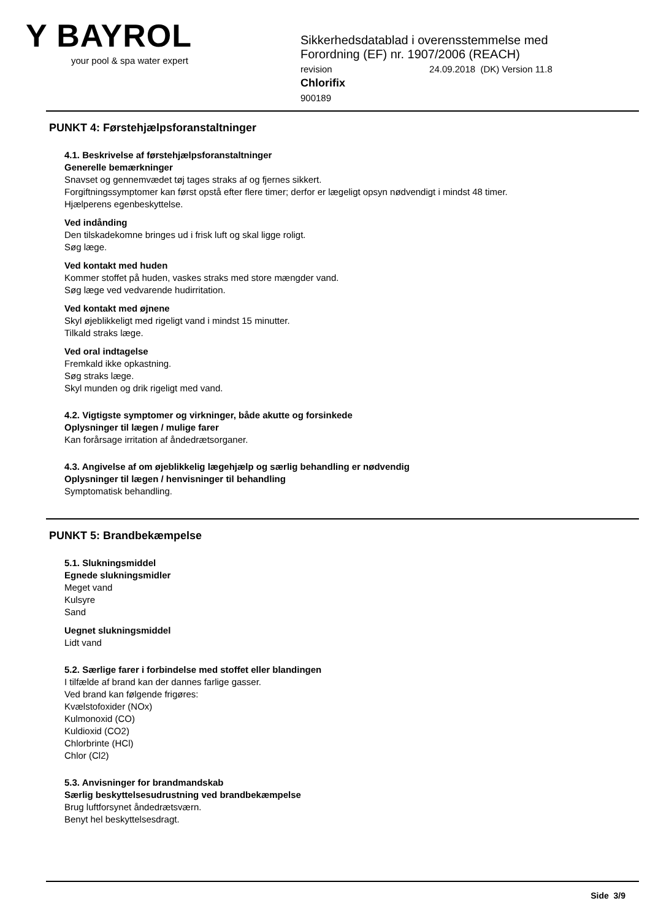Y BAYROL
your pool & spa water expert
Sikkerhedsdatablad i overensstemmelse med
Forordning (EF) nr. 1907/2006 (REACH)
revision 24.09.2018 (DK) Version 11.8
Chlorifix
900189
PUNKT 4: Førstehjælpsforanstaltninger
4.1. Beskrivelse af førstehjælpsforanstaltninger
Generelle bemærkninger
Snavset og gennemvædet tøj tages straks af og fjernes sikkert.
Forgiftningssymptomer kan først opstå efter flere timer; derfor er lægeligt opsyn nødvendigt i mindst 48 timer.
Hjælperens egenbeskyttelse.
Ved indånding
Den tilskadekomne bringes ud i frisk luft og skal ligge roligt.
Søg læge.
Ved kontakt med huden
Kommer stoffet på huden, vaskes straks med store mængder vand.
Søg læge ved vedvarende hudirritation.
Ved kontakt med øjnene
Skyl øjeblikkeligt med rigeligt vand i mindst 15 minutter.
Tilkald straks læge.
Ved oral indtagelse
Fremkald ikke opkastning.
Søg straks læge.
Skyl munden og drik rigeligt med vand.
4.2. Vigtigste symptomer og virkninger, både akutte og forsinkede
Oplysninger til lægen / mulige farer
Kan forårsage irritation af åndedrætsorganer.
4.3. Angivelse af om øjeblikkelig lægehjælp og særlig behandling er nødvendig
Oplysninger til lægen / henvisninger til behandling
Symptomatisk behandling.
PUNKT 5: Brandbekæmpelse
5.1. Slukningsmiddel
Egnede slukningsmidler
Meget vand
Kulsyre
Sand
Uegnet slukningsmiddel
Lidt vand
5.2. Særlige farer i forbindelse med stoffet eller blandingen
I tilfælde af brand kan der dannes farlige gasser.
Ved brand kan følgende frigøres:
Kvælstofoxider (NOx)
Kulmonoxid (CO)
Kuldioxid (CO2)
Chlorbrinte (HCl)
Chlor (Cl2)
5.3. Anvisninger for brandmandskab
Særlig beskyttelsesudrustning ved brandbekæmpelse
Brug luftforsynet åndedrætsværn.
Benyt hel beskyttelsesdragt.
Side 3/9